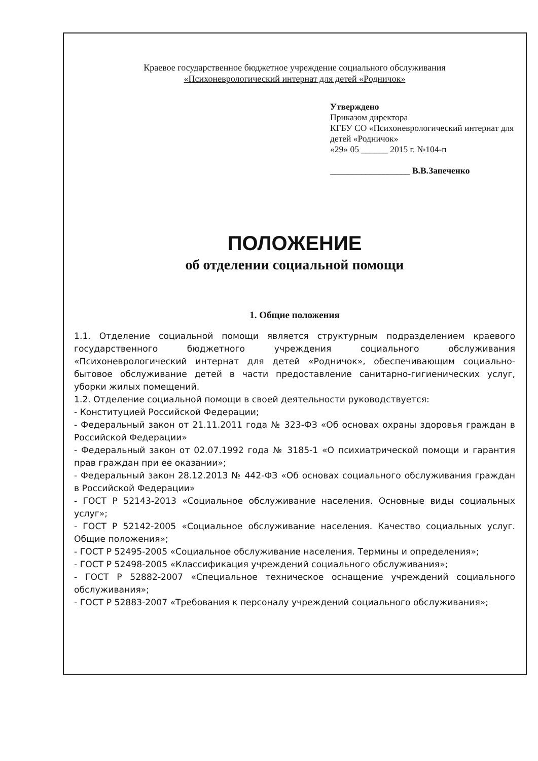Краевое государственное бюджетное учреждение социального обслуживания
«Психоневрологический интернат для детей «Родничок»
Утверждено
Приказом директора
КГБУ СО «Психоневрологический интернат для детей «Родничок»
«29» 05 ______ 2015 г. №104-п
__________________ В.В.Запеченко
ПОЛОЖЕНИЕ
об отделении социальной помощи
1. Общие положения
1.1. Отделение социальной помощи является структурным подразделением краевого государственного бюджетного учреждения социального обслуживания «Психоневрологический интернат для детей «Родничок», обеспечивающим социально-бытовое обслуживание детей в части предоставление санитарно-гигиенических услуг, уборки жилых помещений.
1.2. Отделение социальной помощи в своей деятельности руководствуется:
- Конституцией Российской Федерации;
- Федеральный закон от 21.11.2011 года № 323-ФЗ «Об основах охраны здоровья граждан в Российской Федерации»
- Федеральный закон от 02.07.1992 года № 3185-1 «О психиатрической помощи и гарантия прав граждан при ее оказании»;
- Федеральный закон 28.12.2013 № 442-ФЗ «Об основах социального обслуживания граждан в Российской Федерации»
- ГОСТ Р 52143-2013 «Социальное обслуживание населения. Основные виды социальных услуг»;
- ГОСТ Р 52142-2005 «Социальное обслуживание населения. Качество социальных услуг. Общие положения»;
- ГОСТ Р 52495-2005 «Социальное обслуживание населения. Термины и определения»;
- ГОСТ Р 52498-2005 «Классификация учреждений социального обслуживания»;
- ГОСТ Р 52882-2007 «Специальное техническое оснащение учреждений социального обслуживания»;
- ГОСТ Р 52883-2007 «Требования к персоналу учреждений социального обслуживания»;